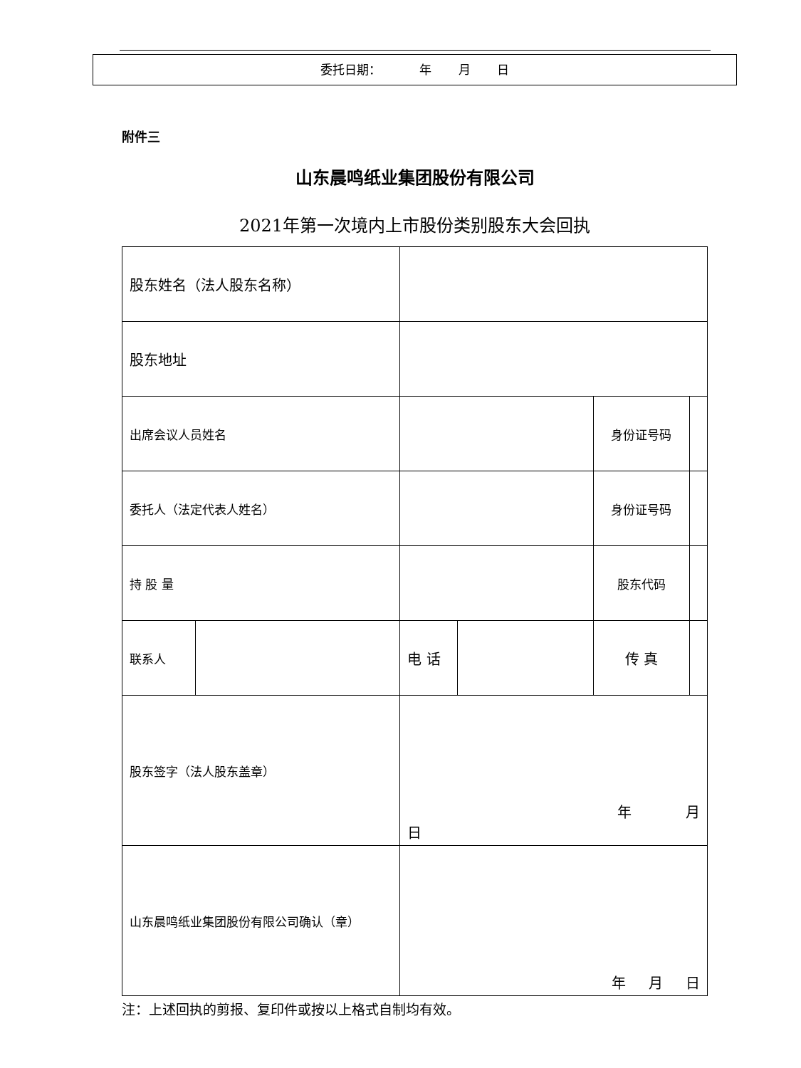委托日期： 年 月 日
附件三
山东晨鸣纸业集团股份有限公司
2021年第一次境内上市股份类别股东大会回执
| 股东姓名（法人股东名称） | | | | | |
| 股东地址 | | | | | |
| 出席会议人员姓名 | | | | 身份证号码 | |
| 委托人（法定代表人姓名） | | | | 身份证号码 | |
| 持 股 量 | | | | 股东代码 | |
| 联系人 | | 电 话 | | 传 真 | |
| 股东签字（法人股东盖章） | | 年 月 日 | | | |
| 山东晨鸣纸业集团股份有限公司确认（章） | | 年 月 日 | | | |
注：上述回执的剪报、复印件或按以上格式自制均有效。